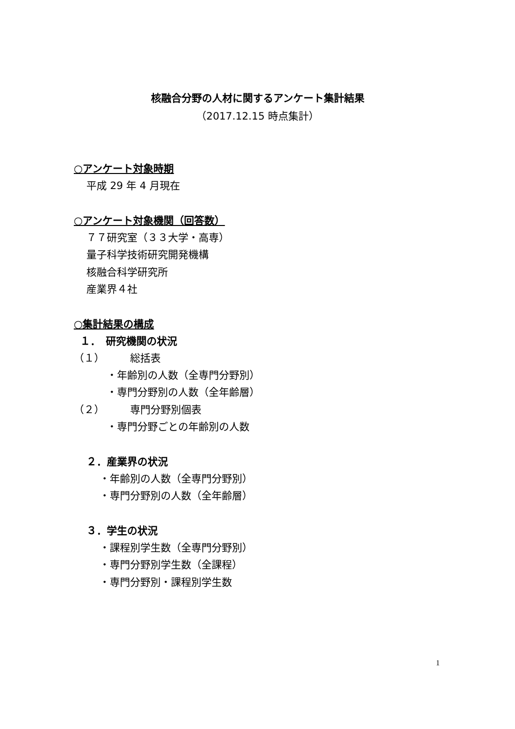核融合分野の人材に関するアンケート集計結果
（2017.12.15 時点集計）
○アンケート対象時期
平成 29 年 4 月現在
○アンケート対象機関（回答数）
７７研究室（３３大学・高専）
量子科学技術研究開発機構
核融合科学研究所
産業界４社
○集計結果の構成
１．　研究機関の状況
（１）　　　総括表
・年齢別の人数（全専門分野別）
・専門分野別の人数（全年齢層）
（２）　　　専門分野別個表
・専門分野ごとの年齢別の人数
２．産業界の状況
・年齢別の人数（全専門分野別）
・専門分野別の人数（全年齢層）
３．学生の状況
・課程別学生数（全専門分野別）
・専門分野別学生数（全課程）
・専門分野別・課程別学生数
1